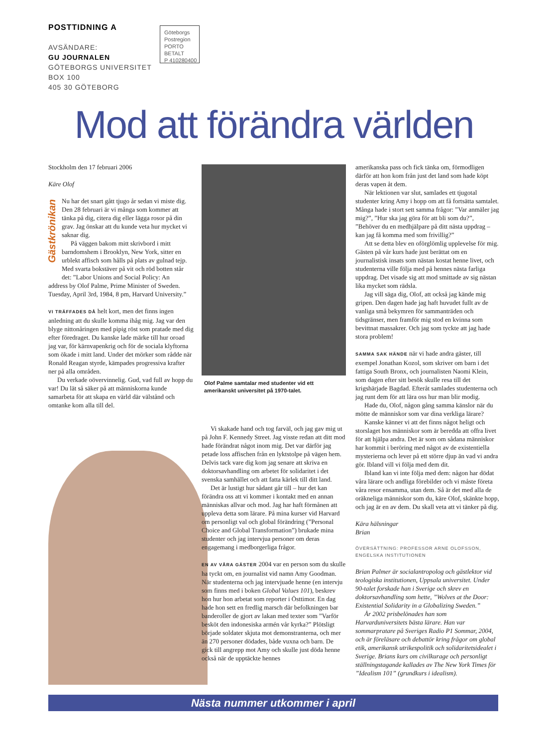POSTTIDNING A
AVSÄNDARE:
GU JOURNALEN
GÖTEBORGS UNIVERSITET
BOX 100
405 30 GÖTEBORG
Göteborgs
Postregion
PORTO BETALT
P 410280400
Mod att förändra världen
Gästkrönikan
Stockholm den 17 februari 2006
Käre Olof
Nu har det snart gått tjugo år sedan vi miste dig. Den 28 februari är vi många som kommer att tänka på dig, citera dig eller lägga rosor på din grav. Jag önskar att du kunde veta hur mycket vi saknar dig.
På väggen bakom mitt skrivbord i mitt barndomshem i Brooklyn, New York, sitter en urblekt affisch som hålls på plats av gulnad tejp. Med svarta bokstäver på vit och röd botten står det: ”Labor Unions and Social Policy: An
address by Olof Palme, Prime Minister of Sweden. Tuesday, April 3rd, 1984, 8 pm, Harvard University.”
VI TRÄFFADES DÅ helt kort, men det finns ingen anledning att du skulle komma ihåg mig. Jag var den blyge nittonåringen med pipig röst som pratade med dig efter föredraget. Du kanske lade märke till hur oroad jag var, för kärnvapenkrig och för de sociala klyftorna som ökade i mitt land. Under det mörker som rådde när Ronald Reagan styrde, kämpades progressiva krafter ner på alla områden.
Du verkade oövervinnelig. Gud, vad full av hopp du var! Du lät så säker på att människorna kunde samarbeta för att skapa en värld där välstånd och omtanke kom alla till del.
Olof Palme samtalar med studenter vid ett amerikanskt universitet på 1970-talet.
Vi skakade hand och tog farväl, och jag gav mig ut på John F. Kennedy Street. Jag visste redan att ditt mod hade förändrat något inom mig. Det var därför jag petade loss affischen från en lyktstolpe på vägen hem. Delvis tack vare dig kom jag senare att skriva en doktorsavhandling om arbetet för solidaritet i det svenska samhället och att fatta kärlek till ditt land.
Det är lustigt hur sådant går till – hur det kan förändra oss att vi kommer i kontakt med en annan människas allvar och mod. Jag har haft förmånen att uppleva detta som lärare. På mina kurser vid Harvard om personligt val och global förändring (”Personal Choice and Global Transformation”) brukade mina studenter och jag intervjua personer om deras engagemang i medborgerliga frågor.
EN AV VÅRA GÄSTER 2004 var en person som du skulle ha tyckt om, en journalist vid namn Amy Goodman. När studenterna och jag intervjuade henne (en intervju som finns med i boken Global Values 101), beskrev hon hur hon arbetat som reporter i Östtimor. En dag hade hon sett en fredlig marsch där befolkningen bar banderoller de gjort av lakan med texter som ”Varför besköt den indonesiska armén vår kyrka?” Plötsligt började soldater skjuta mot demonstranterna, och mer än 270 personer dödades, både vuxna och barn. De gick till angrepp mot Amy och skulle just döda henne också när de upptäckte hennes
amerikanska pass och fick tänka om, förmodligen därför att hon kom från just det land som hade köpt deras vapen åt dem.
När lektionen var slut, samlades ett tjugotal studenter kring Amy i hopp om att få fortsätta samtalet. Många hade i stort sett samma frågor: ”Var anmäler jag mig?”, ”Hur ska jag göra för att bli som du?”, ”Behöver du en medhjälpare på ditt nästa uppdrag – kan jag få komma med som frivillig?”
Att se detta blev en oförglömlig upplevelse för mig. Gästen på vår kurs hade just berättat om en journalistisk insats som nästan kostat henne livet, och studenterna ville följa med på hennes nästa farliga uppdrag. Det visade sig att mod smittade av sig nästan lika mycket som rädsla.
Jag vill säga dig, Olof, att också jag kände mig gripen. Den dagen hade jag haft huvudet fullt av de vanliga små bekymren för sammanträden och tidsgränser, men framför mig stod en kvinna som bevittnat massakrer. Och jag som tyckte att jag hade stora problem!
SAMMA SAK HÄNDE när vi hade andra gäster, till exempel Jonathan Kozol, som skriver om barn i det fattiga South Bronx, och journalisten Naomi Klein, som dagen efter sitt besök skulle resa till det krigshärjade Bagdad. Efteråt samlades studenterna och jag runt dem för att lära oss hur man blir modig.
Hade du, Olof, någon gång samma känslor när du mötte de människor som var dina verkliga lärare?
Kanske känner vi att det finns något heligt och storslaget hos människor som är beredda att offra livet för att hjälpa andra. Det är som om sådana människor har kommit i beröring med något av de existentiella mysterierna och lever på ett större djup än vad vi andra gör. Ibland vill vi följa med dem dit.
Ibland kan vi inte följa med dem: någon har dödat våra lärare och andliga förebilder och vi måste företa våra resor ensamma, utan dem. Så är det med alla de oräkneliga människor som du, käre Olof, skänkte hopp, och jag är en av dem. Du skall veta att vi tänker på dig.
Kära hälsningar
Brian
ÖVERSÄTTNING: PROFESSOR ARNE OLOFSSON, ENGELSKA INSTITUTIONEN
Brian Palmer är socialantropolog och gästlektor vid teologiska institutionen, Uppsala universitet. Under 90-talet forskade han i Sverige och skrev en doktorsavhandling som hette, ”Wolves at the Door: Existential Solidarity in a Globalizing Sweden.”
År 2002 prisbelönades han som Harvarduniversitets bästa lärare. Han var sommarpratare på Sveriges Radio P1 Sommar, 2004, och är föreläsare och debattör kring frågor om global etik, amerikansk utrikespolitik och solidaritetsidealet i Sverige. Brians kurs om civilkurage och personligt ställningstagande kallades av The New York Times för ”Idealism 101” (grundkurs i idealism).
Nästa nummer utkommer i april